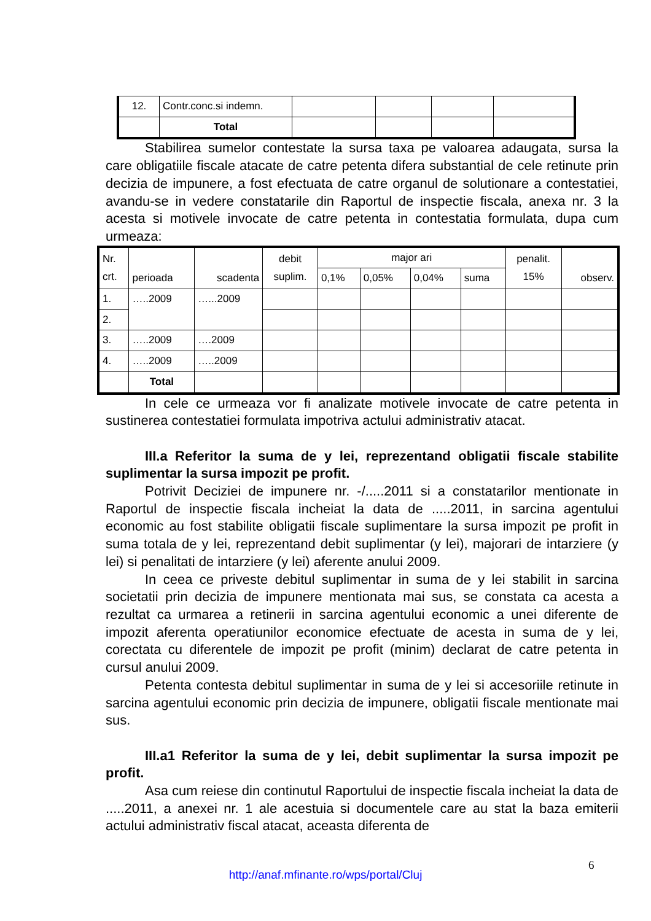| 12. | Contr.conc.si indemn. | | | | |
| | Total | | | | |
Stabilirea sumelor contestate la sursa taxa pe valoarea adaugata, sursa la care obligatiile fiscale atacate de catre petenta difera substantial de cele retinute prin decizia de impunere, a fost efectuata de catre organul de solutionare a contestatiei, avandu-se in vedere constatarile din Raportul de inspectie fiscala, anexa nr. 3 la acesta si motivele invocate de catre petenta in contestatia formulata, dupa cum urmeaza:
| Nr. crt. | perioada | scadenta | debit suplim. | major ari | | | | penalit. 15% | observ. |
| | | | | 0,1% | 0,05% | 0,04% | suma | | |
| 1. | …..2009 | …...2009 | | | | | | | |
| 2. | | | | | | | | | |
| 3. | …..2009 | ….2009 | | | | | | | |
| 4. | …..2009 | …..2009 | | | | | | | |
| | Total | | | | | | | | |
In cele ce urmeaza vor fi analizate motivele invocate de catre petenta in sustinerea contestatiei formulata impotriva actului administrativ atacat.
III.a Referitor la suma de y lei, reprezentand obligatii fiscale stabilite suplimentar la sursa impozit pe profit.
Potrivit Deciziei de impunere nr. -/.....2011 si a constatarilor mentionate in Raportul de inspectie fiscala incheiat la data de .....2011, in sarcina agentului economic au fost stabilite obligatii fiscale suplimentare la sursa impozit pe profit in suma totala de y lei, reprezentand debit suplimentar (y lei), majorari de intarziere (y lei) si penalitati de intarziere (y lei) aferente anului 2009.
In ceea ce priveste debitul suplimentar in suma de y lei stabilit in sarcina societatii prin decizia de impunere mentionata mai sus, se constata ca acesta a rezultat ca urmarea a retinerii in sarcina agentului economic a unei diferente de impozit aferenta operatiunilor economice efectuate de acesta in suma de y lei, corectata cu diferentele de impozit pe profit (minim) declarat de catre petenta in cursul anului 2009.
Petenta contesta debitul suplimentar in suma de y lei si accesoriile retinute in sarcina agentului economic prin decizia de impunere, obligatii fiscale mentionate mai sus.
III.a1 Referitor la suma de y lei, debit suplimentar la sursa impozit pe profit.
Asa cum reiese din continutul Raportului de inspectie fiscala incheiat la data de .....2011, a anexei nr. 1 ale acestuia si documentele care au stat la baza emiterii actului administrativ fiscal atacat, aceasta diferenta de
6
http://anaf.mfinante.ro/wps/portal/Cluj